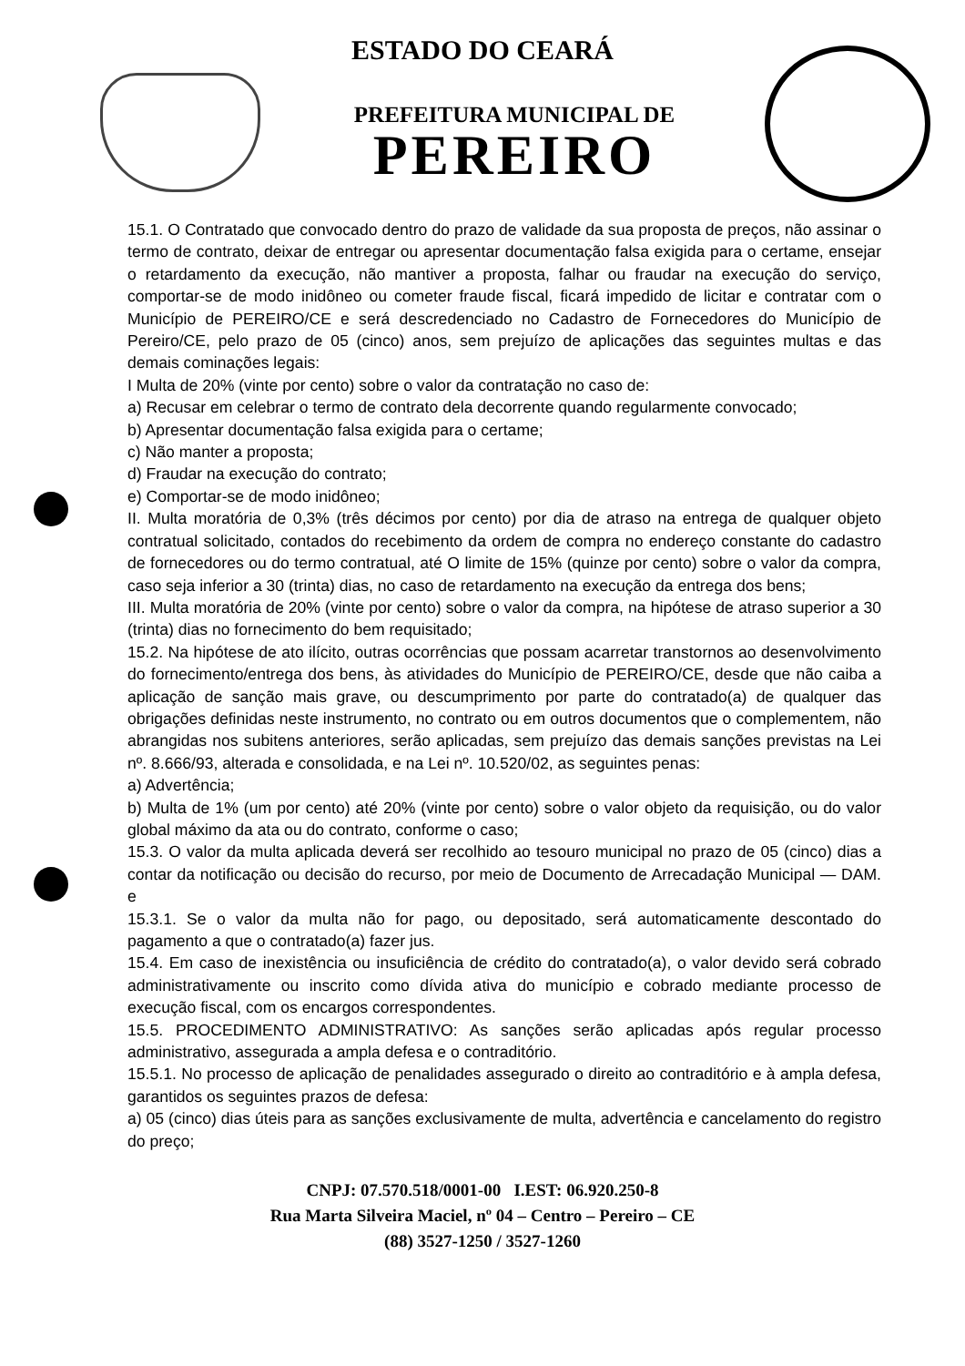ESTADO DO CEARÁ
PREFEITURA MUNICIPAL DE
PEREIRO
15.1. O Contratado que convocado dentro do prazo de validade da sua proposta de preços, não assinar o termo de contrato, deixar de entregar ou apresentar documentação falsa exigida para o certame, ensejar o retardamento da execução, não mantiver a proposta, falhar ou fraudar na execução do serviço, comportar-se de modo inidôneo ou cometer fraude fiscal, ficará impedido de licitar e contratar com o Município de PEREIRO/CE e será descredenciado no Cadastro de Fornecedores do Município de Pereiro/CE, pelo prazo de 05 (cinco) anos, sem prejuízo de aplicações das seguintes multas e das demais cominações legais:
I Multa de 20% (vinte por cento) sobre o valor da contratação no caso de:
a) Recusar em celebrar o termo de contrato dela decorrente quando regularmente convocado;
b) Apresentar documentação falsa exigida para o certame;
c) Não manter a proposta;
d) Fraudar na execução do contrato;
e) Comportar-se de modo inidôneo;
II. Multa moratória de 0,3% (três décimos por cento) por dia de atraso na entrega de qualquer objeto contratual solicitado, contados do recebimento da ordem de compra no endereço constante do cadastro de fornecedores ou do termo contratual, até O limite de 15% (quinze por cento) sobre o valor da compra, caso seja inferior a 30 (trinta) dias, no caso de retardamento na execução da entrega dos bens;
III. Multa moratória de 20% (vinte por cento) sobre o valor da compra, na hipótese de atraso superior a 30 (trinta) dias no fornecimento do bem requisitado;
15.2. Na hipótese de ato ilícito, outras ocorrências que possam acarretar transtornos ao desenvolvimento do fornecimento/entrega dos bens, às atividades do Município de PEREIRO/CE, desde que não caiba a aplicação de sanção mais grave, ou descumprimento por parte do contratado(a) de qualquer das obrigações definidas neste instrumento, no contrato ou em outros documentos que o complementem, não abrangidas nos subitens anteriores, serão aplicadas, sem prejuízo das demais sanções previstas na Lei nº. 8.666/93, alterada e consolidada, e na Lei nº. 10.520/02, as seguintes penas:
a) Advertência;
b) Multa de 1% (um por cento) até 20% (vinte por cento) sobre o valor objeto da requisição, ou do valor global máximo da ata ou do contrato, conforme o caso;
15.3. O valor da multa aplicada deverá ser recolhido ao tesouro municipal no prazo de 05 (cinco) dias a contar da notificação ou decisão do recurso, por meio de Documento de Arrecadação Municipal — DAM. e
15.3.1. Se o valor da multa não for pago, ou depositado, será automaticamente descontado do pagamento a que o contratado(a) fazer jus.
15.4. Em caso de inexistência ou insuficiência de crédito do contratado(a), o valor devido será cobrado administrativamente ou inscrito como dívida ativa do município e cobrado mediante processo de execução fiscal, com os encargos correspondentes.
15.5. PROCEDIMENTO ADMINISTRATIVO: As sanções serão aplicadas após regular processo administrativo, assegurada a ampla defesa e o contraditório.
15.5.1. No processo de aplicação de penalidades assegurado o direito ao contraditório e à ampla defesa, garantidos os seguintes prazos de defesa:
a) 05 (cinco) dias úteis para as sanções exclusivamente de multa, advertência e cancelamento do registro do preço;
CNPJ: 07.570.518/0001-00 I.EST: 06.920.250-8
Rua Marta Silveira Maciel, nº 04 – Centro – Pereiro – CE
(88) 3527-1250 / 3527-1260